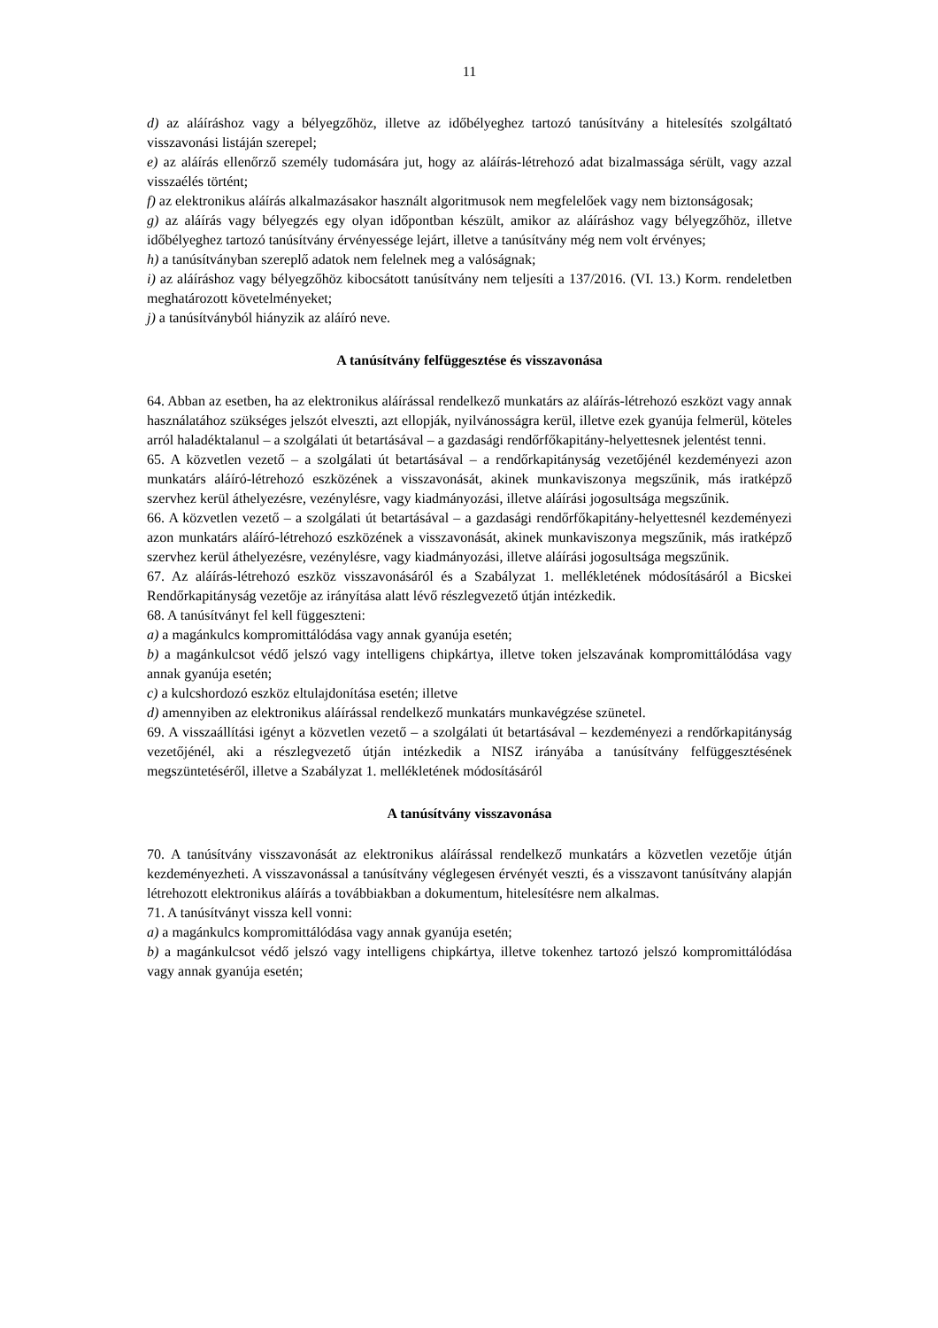11
d) az aláíráshoz vagy a bélyegzőhöz, illetve az időbélyeghez tartozó tanúsítvány a hitelesítés szolgáltató visszavonási listáján szerepel;
e) az aláírás ellenőrző személy tudomására jut, hogy az aláírás-létrehozó adat bizalmassága sérült, vagy azzal visszaélés történt;
f) az elektronikus aláírás alkalmazásakor használt algoritmusok nem megfelelőek vagy nem biztonságosak;
g) az aláírás vagy bélyegzés egy olyan időpontban készült, amikor az aláíráshoz vagy bélyegzőhöz, illetve időbélyeghez tartozó tanúsítvány érvényessége lejárt, illetve a tanúsítvány még nem volt érvényes;
h) a tanúsítványban szereplő adatok nem felelnek meg a valóságnak;
i) az aláíráshoz vagy bélyegzőhöz kibocsátott tanúsítvány nem teljesíti a 137/2016. (VI. 13.) Korm. rendeletben meghatározott követelményeket;
j) a tanúsítványból hiányzik az aláíró neve.
A tanúsítvány felfüggesztése és visszavonása
64. Abban az esetben, ha az elektronikus aláírással rendelkező munkatárs az aláírás-létrehozó eszközt vagy annak használatához szükséges jelszót elveszti, azt ellopják, nyilvánosságra kerül, illetve ezek gyanúja felmerül, köteles arról haladéktalanul – a szolgálati út betartásával – a gazdasági rendőrfőkapitány-helyettesnek jelentést tenni.
65. A közvetlen vezető – a szolgálati út betartásával – a rendőrkapitányság vezetőjénél kezdeményezi azon munkatárs aláíró-létrehozó eszközének a visszavonását, akinek munkaviszonya megszűnik, más iratképző szervhez kerül áthelyezésre, vezénylésre, vagy kiadmányozási, illetve aláírási jogosultsága megszűnik.
66. A közvetlen vezető – a szolgálati út betartásával – a gazdasági rendőrfőkapitány-helyettesnél kezdeményezi azon munkatárs aláíró-létrehozó eszközének a visszavonását, akinek munkaviszonya megszűnik, más iratképző szervhez kerül áthelyezésre, vezénylésre, vagy kiadmányozási, illetve aláírási jogosultsága megszűnik.
67. Az aláírás-létrehozó eszköz visszavonásáról és a Szabályzat 1. mellékletének módosításáról a Bicskei Rendőrkapitányság vezetője az irányítása alatt lévő részlegvezető útján intézkedik.
68. A tanúsítványt fel kell függeszteni:
a) a magánkulcs kompromittálódása vagy annak gyanúja esetén;
b) a magánkulcsot védő jelszó vagy intelligens chipkártya, illetve token jelszavának kompromittálódása vagy annak gyanúja esetén;
c) a kulcshordozó eszköz eltulajdonítása esetén; illetve
d) amennyiben az elektronikus aláírással rendelkező munkatárs munkavégzése szünetel.
69. A visszaállítási igényt a közvetlen vezető – a szolgálati út betartásával – kezdeményezi a rendőrkapitányság vezetőjénél, aki a részlegvezető útján intézkedik a NISZ irányába a tanúsítvány felfüggesztésének megszüntetéséről, illetve a Szabályzat 1. mellékletének módosításáról
A tanúsítvány visszavonása
70. A tanúsítvány visszavonását az elektronikus aláírással rendelkező munkatárs a közvetlen vezetője útján kezdeményezheti. A visszavonással a tanúsítvány véglegesen érvényét veszti, és a visszavont tanúsítvány alapján létrehozott elektronikus aláírás a továbbiakban a dokumentum, hitelesítésre nem alkalmas.
71. A tanúsítványt vissza kell vonni:
a) a magánkulcs kompromittálódása vagy annak gyanúja esetén;
b) a magánkulcsot védő jelszó vagy intelligens chipkártya, illetve tokenhez tartozó jelszó kompromittálódása vagy annak gyanúja esetén;